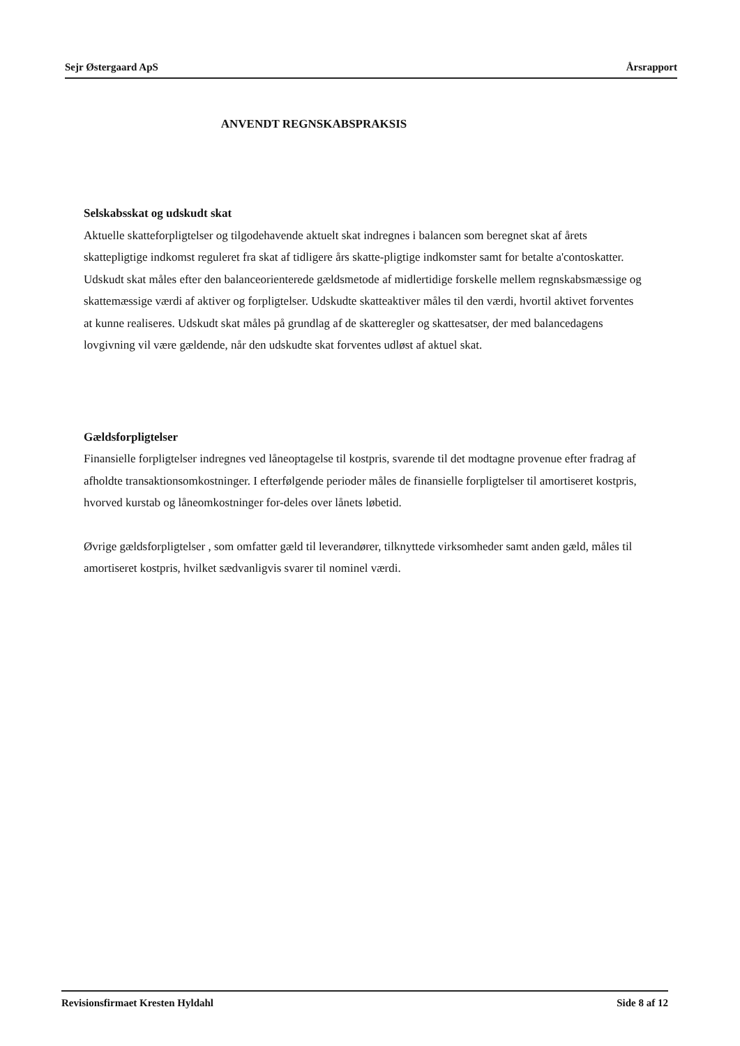Sejr Østergaard ApS Årsrapport
ANVENDT REGNSKABSPRAKSIS
Selskabsskat og udskudt skat
Aktuelle skatteforpligtelser og tilgodehavende aktuelt skat indregnes i balancen som beregnet skat af årets skattepligtige indkomst reguleret fra skat af tidligere års skatte-pligtige indkomster samt for betalte a'contoskatter.
Udskudt skat måles efter den balanceorienterede gældsmetode af midlertidige forskelle mellem regnskabsmæssige og skattemæssige værdi af aktiver og forpligtelser. Udskudte skatteaktiver måles til den værdi, hvortil aktivet forventes at kunne realiseres. Udskudt skat måles på grundlag af de skatteregler og skattesatser, der med balancedagens lovgivning vil være gældende, når den udskudte skat forventes udløst af aktuel skat.
Gældsforpligtelser
Finansielle forpligtelser indregnes ved låneoptagelse til kostpris, svarende til det modtagne provenue efter fradrag af afholdte transaktionsomkostninger. I efterfølgende perioder måles de finansielle forpligtelser til amortiseret kostpris, hvorved kurstab og låneomkostninger for-deles over lånets løbetid.
Øvrige gældsforpligtelser , som omfatter gæld til leverandører, tilknyttede virksomheder samt anden gæld, måles til amortiseret kostpris, hvilket sædvanligvis svarer til nominel værdi.
Revisionsfirmaet Kresten Hyldahl Side 8 af 12